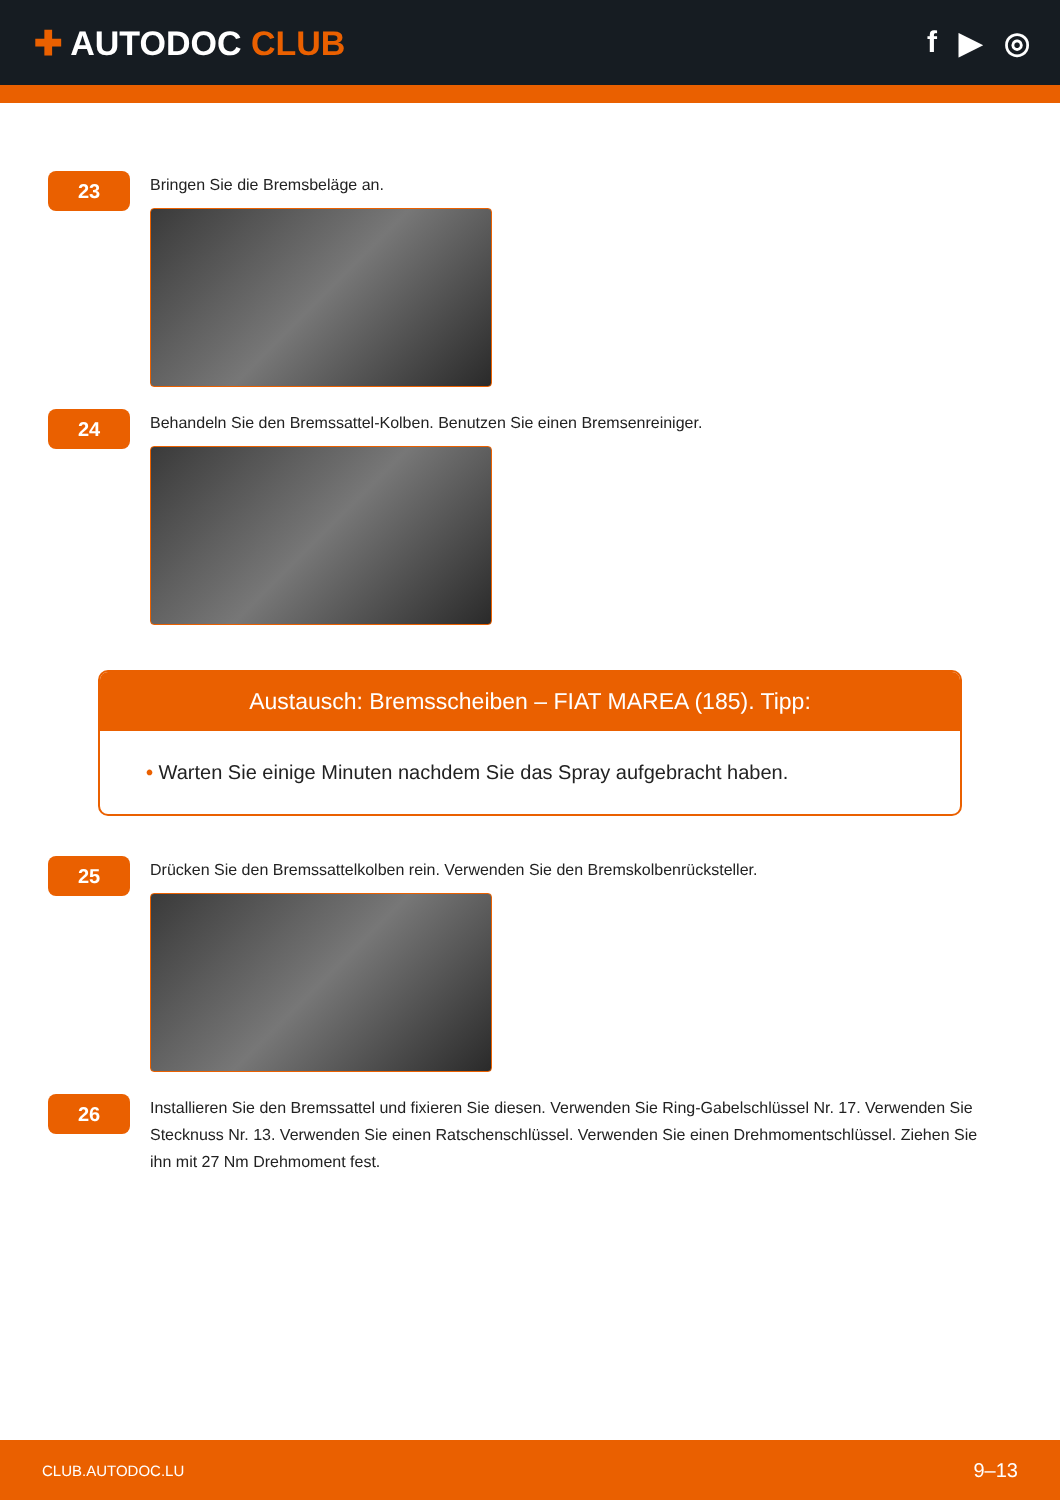✚ AUTODOC CLUB f ▶ ◎
23
Bringen Sie die Bremsbeläge an.
24
Behandeln Sie den Bremssattel-Kolben. Benutzen Sie einen Bremsenreiniger.
Austausch: Bremsscheiben – FIAT MAREA (185). Tipp:
• Warten Sie einige Minuten nachdem Sie das Spray aufgebracht haben.
25
Drücken Sie den Bremssattelkolben rein. Verwenden Sie den Bremskolbenrücksteller.
26
Installieren Sie den Bremssattel und fixieren Sie diesen. Verwenden Sie Ring-Gabelschlüssel Nr. 17. Verwenden Sie Stecknuss Nr. 13. Verwenden Sie einen Ratschenschlüssel. Verwenden Sie einen Drehmomentschlüssel. Ziehen Sie ihn mit 27 Nm Drehmoment fest.
CLUB.AUTODOC.LU 9–13